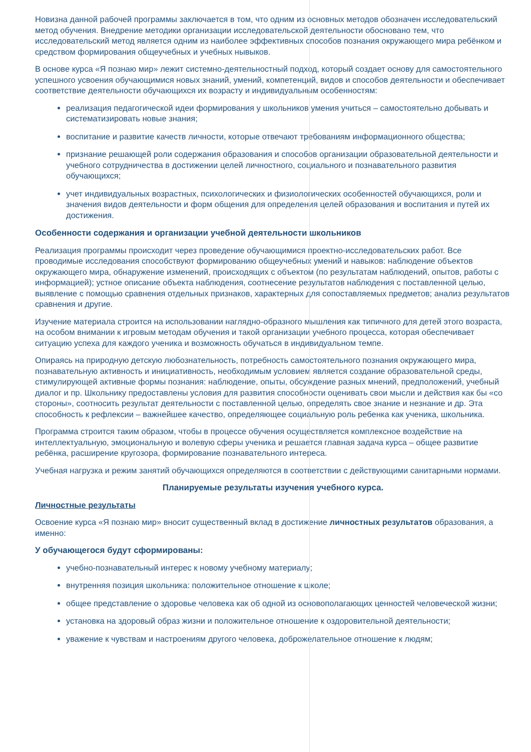Новизна данной рабочей программы заключается в том, что одним из основных методов обозначен исследовательский метод обучения. Внедрение методики организации исследовательской деятельности обосновано тем, что исследовательский метод является одним из наиболее эффективных способов познания окружающего мира ребёнком и средством формирования общеучебных и учебных нывыков.
В основе курса «Я познаю мир» лежит системно-деятельностный подход, который создает основу для самостоятельного успешного усвоения обучающимися новых знаний, умений, компетенций, видов и способов деятельности и обеспечивает соответствие деятельности обучающихся их возрасту и индивидуальным особенностям:
реализация педагогической идеи формирования у школьников умения учиться – самостоятельно добывать и систематизировать новые знания;
воспитание и развитие качеств личности, которые отвечают требованиям информационного общества;
признание решающей роли содержания образования и способов организации образовательной деятельности и учебного сотрудничества в достижении целей личностного, социального и познавательного развития обучающихся;
учет индивидуальных возрастных, психологических и физиологических особенностей обучающихся, роли и значения видов деятельности и форм общения для определения целей образования и воспитания и путей их достижения.
Особенности содержания и организации учебной деятельности школьников
Реализация программы происходит через проведение обучающимися проектно-исследовательских работ. Все проводимые исследования способствуют формированию общеучебных умений и навыков: наблюдение объектов окружающего мира, обнаружение изменений, происходящих с объектом (по результатам наблюдений, опытов, работы с информацией); устное описание объекта наблюдения, соотнесение результатов наблюдения с поставленной целью, выявление с помощью сравнения отдельных признаков, характерных для сопоставляемых предметов; анализ результатов сравнения и другие.
Изучение материала строится на использовании наглядно-образного мышления как типичного для детей этого возраста, на особом внимании к игровым методам обучения и такой организации учебного процесса, которая обеспечивает ситуацию успеха для каждого ученика и возможность обучаться в индивидуальном темпе.
Опираясь на природную детскую любознательность, потребность самостоятельного познания окружающего мира, познавательную активность и инициативность, необходимым условием является создание образовательной среды, стимулирующей активные формы познания: наблюдение, опыты, обсуждение разных мнений, предположений, учебный диалог и пр. Школьнику предоставлены условия для развития способности оценивать свои мысли и действия как бы «со стороны», соотносить результат деятельности с поставленной целью, определять свое знание и незнание и др. Эта способность к рефлексии – важнейшее качество, определяющее социальную роль ребенка как ученика, школьника.
Программа строится таким образом, чтобы в процессе обучения осуществляется комплексное воздействие на интеллектуальную, эмоциональную и волевую сферы ученика и решается главная задача курса – общее развитие ребёнка, расширение кругозора, формирование познавательного интереса.
Учебная нагрузка и режим занятий обучающихся определяются в соответствии с действующими санитарными нормами.
Планируемые результаты изучения учебного курса.
Личностные результаты
Освоение курса «Я познаю мир» вносит существенный вклад в достижение личностных результатов образования, а именно:
У обучающегося будут сформированы:
учебно-познавательный интерес к новому учебному материалу;
внутренняя позиция школьника: положительное отношение к школе;
общее представление о здоровье человека как об одной из основополагающих ценностей человеческой жизни;
установка на здоровый образ жизни и положительное отношение к оздоровительной деятельности;
уважение к чувствам и настроениям другого человека, доброжелательное отношение к людям;